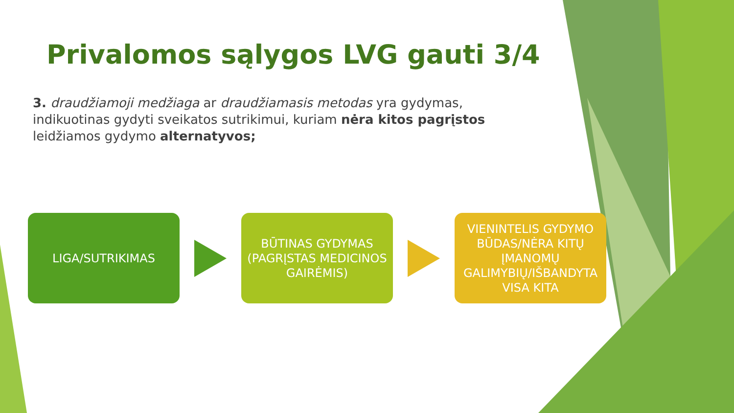Privalomos sąlygos LVG gauti 3/4
3. draudžiamoji medžiaga ar draudžiamasis metodas yra gydymas, indikuotinas gydyti sveikatos sutrikimui, kuriam nėra kitos pagrįstos leidžiamos gydymo alternatyvos;
LIGA/SUTRIKIMAS
BŪTINAS GYDYMAS (PAGRĮSTAS MEDICINOS GAIRĖMIS)
VIENINTELIS GYDYMO BŪDAS/NĖRA KITŲ ĮMANOMŲ GALIMYBIŲ/IŠBANDYTA VISA KITA